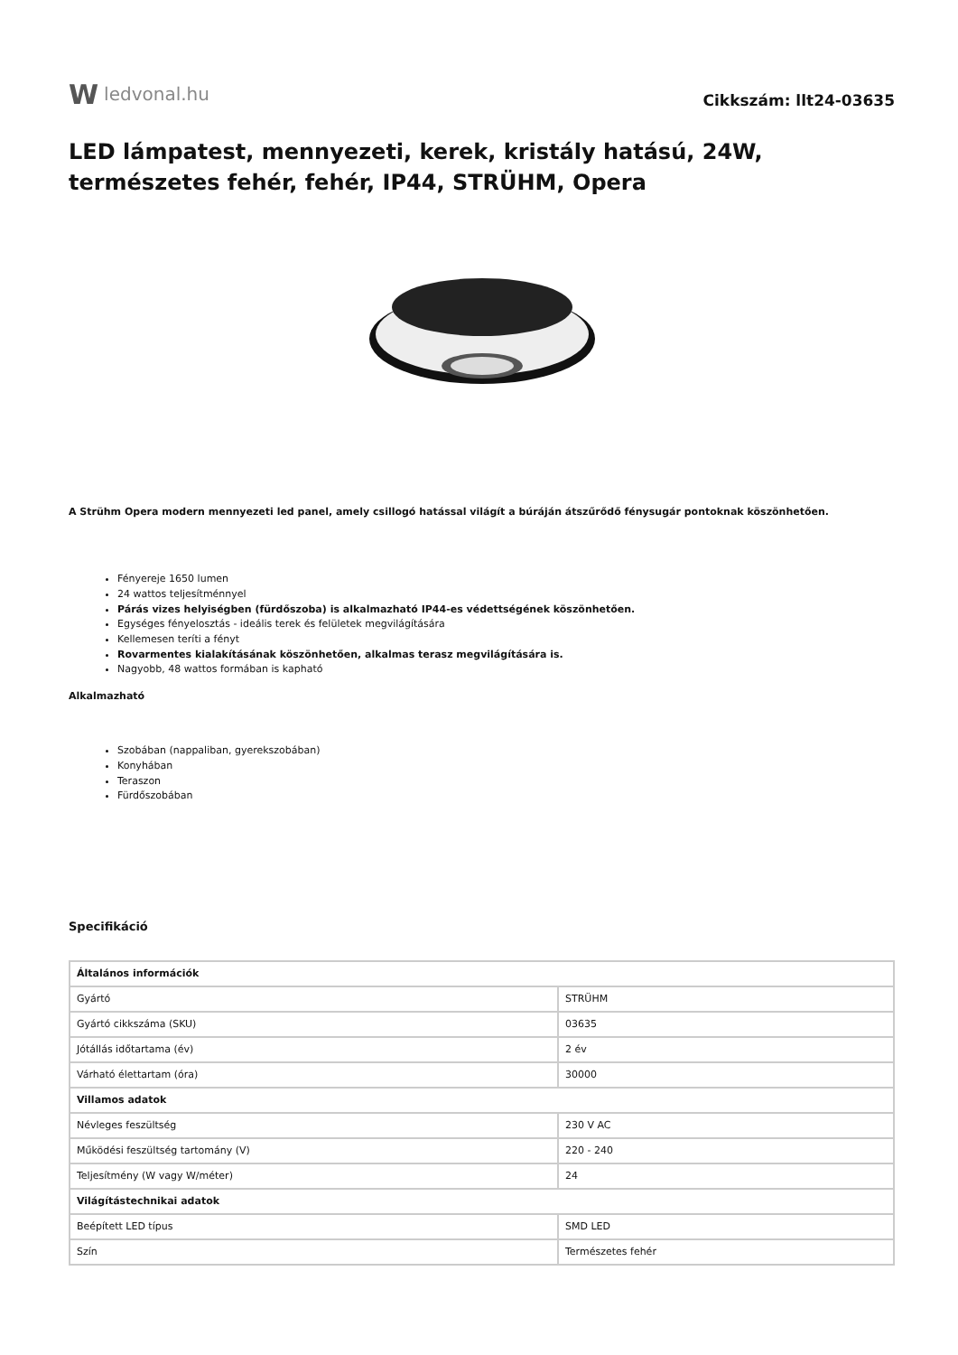Wledvonal.hu
Cikkszám: llt24-03635
LED lámpatest, mennyezeti, kerek, kristály hatású, 24W, természetes fehér, fehér, IP44, STRÜHM, Opera
A Strühm Opera modern mennyezeti led panel, amely csillogó hatással világít a búráján átszűrődő fénysugár pontoknak köszönhetően.
Fényereje 1650 lumen
24 wattos teljesítménnyel
Párás vizes helyiségben (fürdőszoba) is alkalmazható IP44-es védettségének köszönhetően.
Egységes fényelosztás - ideális terek és felületek megvilágítására
Kellemesen teríti a fényt
Rovarmentes kialakításának köszönhetően, alkalmas terasz megvilágítására is.
Nagyobb, 48 wattos formában is kapható
Alkalmazható
Szobában (nappaliban, gyerekszobában)
Konyhában
Teraszon
Fürdőszobában
Specifikáció
| Általános információk | |
| --- | --- |
| Gyártó | STRÜHM |
| Gyártó cikkszáma (SKU) | 03635 |
| Jótállás időtartama (év) | 2 év |
| Várható élettartam (óra) | 30000 |
| Villamos adatok | |
| Névleges feszültség | 230 V AC |
| Működési feszültség tartomány (V) | 220 - 240 |
| Teljesítmény (W vagy W/méter) | 24 |
| Világítástechnikai adatok | |
| Beépített LED típus | SMD LED |
| Szín | Természetes fehér |